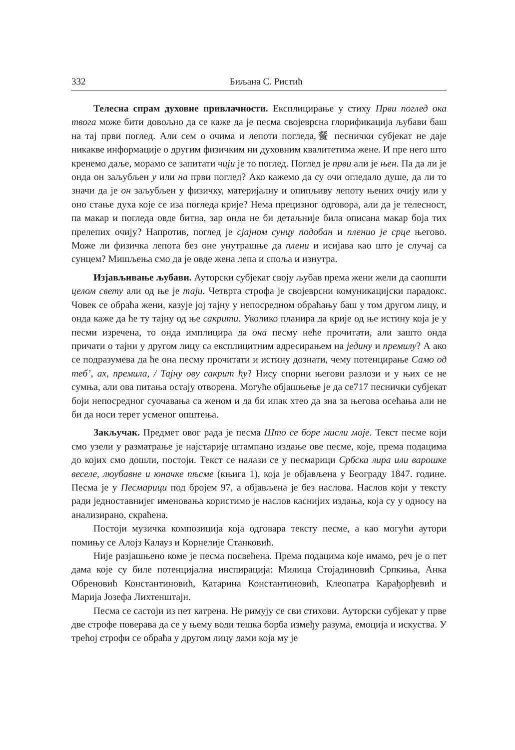332 Биљана С. Ристић
Телесна спрам духовне привлачности. Експлицирање у стиху Први поглед ока твога може бити довољно да се каже да је песма својеврсна глорификација љубави баш на тај први поглед. Али сем о очима и лепоти погледа,餐 песнички субјекат не даје никакве информације о другим физичким ни духовним квалитетима жене. И пре него што кренемо даље, морамо се запитати чији је то поглед. Поглед је први али је њен. Па да ли је онда он заљубљен у или на први поглед? Ако кажемо да су очи огледало душе, да ли то значи да је он заљубљен у физичку, материјалну и опипљиву лепоту њених очију или у оно стање духа које се иза погледа крије? Нема прецизног одговора, али да је телесност, па макар и погледа овде битна, зар онда не би детаљније била описана макар боја тих прелепих очију? Напротив, поглед је сјајном сунцу подобан и пленио је срце његово. Може ли физичка лепота без оне унутрашње да плени и исијава као што је случај са сунцем? Мишљења смо да је овде жена лепа и споља и изнутра.
Изјављивање љубави. Ауторски субјекат своју љубав према жени жели да саопшти целом свету али од ње је таји. Четврта строфа је својеврсни комуникацијски парадокс. Човек се обраћа жени, казује јој тајну у непосредном обраћању баш у том другом лицу, и онда каже да ће ту тајну од ње сакрити. Уколико планира да крије од ње истину која је у песми изречена, то онда имплицира да она песму неће прочитати, али зашто онда причати о тајни у другом лицу са експлицитним адресирањем на једину и премилу? А ако се подразумева да ће она песму прочитати и истину дознати, чему потенцирање Само од теб’, ах, премила, / Тајну ову сакрит ћу? Нису спорни његови разлози и у њих се не сумња, али ова питања остају отворена. Могуће објашњење је да се717 песнички субјекат боји непосредног суочавања са женом и да би ипак хтео да зна за његова осећања али не би да носи терет усменог општења.
Закључак. Предмет овог рада је песма Што се боре мисли моје. Текст песме који смо узели у разматрање је најстарије штампано издање ове песме, које, према подацима до којих смо дошли, постоји. Текст се налази се у песмарици Србска лира или варошке веселе, люубавне и юначке пѣсме (књига 1), која је објављена у Београду 1847. године. Песма је у Песмарици под бројем 97, а објављена је без наслова. Наслов који у тексту ради једноставнијег именовања користимо је наслов каснијих издања, која су у односу на анализирано, скраћена.
Постоји музичка композиција која одговара тексту песме, а као могући аутори помињу се Алојз Калауз и Корнелије Станковић.
Није разјашњено коме је песма посвећена. Према подацима које имамо, реч је о пет дама које су биле потенцијална инспирација: Милица Стојадиновић Српкиња, Анка Обреновић Константиновић, Катарина Константиновић, Клеопатра Карађорђевић и Марија Јозефа Лихтенштајн.
Песма се састоји из пет катрена. Не римују се сви стихови. Ауторски субјекат у прве две строфе поверава да се у њему води тешка борба између разума, емоција и искуства. У трећој строфи се обраћа у другом лицу дами која му је